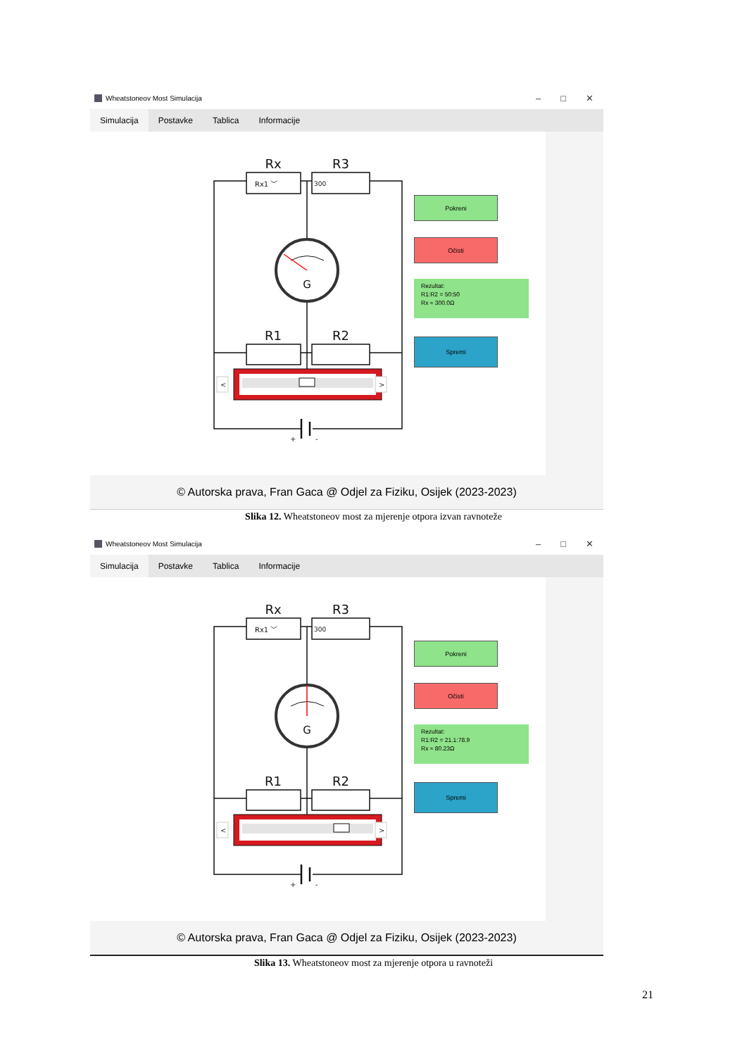Wheatstoneov Most Simulacija
– □ ✕
Simulacija Postavke Tablica Informacije
Rx
R3
Rx1 ﹀
300
G
R1
R2
<
>
+
-
Pokreni
Očisti
Rezultat:
R1:R2 = 50:50
Rx ≈ 300.0Ω
Spremi
© Autorska prava, Fran Gaca @ Odjel za Fiziku, Osijek (2023-2023)
Slika 12. Wheatstoneov most za mjerenje otpora izvan ravnoteže
Wheatstoneov Most Simulacija
– □ ✕
Simulacija Postavke Tablica Informacije
Rx
R3
Rx1 ﹀
300
G
R1
R2
<
>
+
-
Pokreni
Očisti
Rezultat:
R1:R2 = 21.1:78.9
Rx ≈ 80.23Ω
Spremi
© Autorska prava, Fran Gaca @ Odjel za Fiziku, Osijek (2023-2023)
Slika 13. Wheatstoneov most za mjerenje otpora u ravnoteži
21